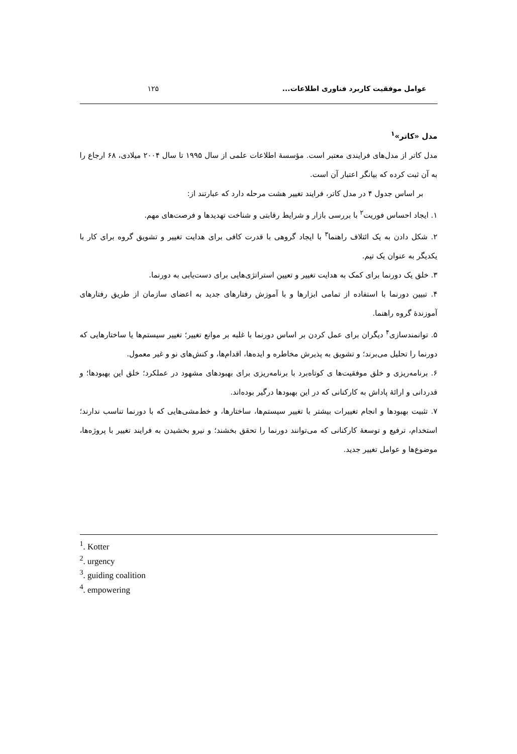عوامل موفقیت کاربرد فناوری اطلاعات... ۱۲۵
مدل «کاتر»<sup>۱</sup>
مدل کاتر از مدل‌های فرایندی معتبر است. مؤسسهٔ اطلاعات علمی از سال ۱۹۹۵ تا سال ۲۰۰۴ میلادی، ۶۸ ارجاع را به آن ثبت کرده که بیانگر اعتبار آن است.
بر اساس جدول ۴ در مدل کاتر، فرایند تغییر هشت مرحله دارد که عبارتند از:
۱. ایجاد احساس فوریت<sup>۲</sup> با بررسی بازار و شرایط رقابتی و شناخت تهدیدها و فرصت‌های مهم.
۲. شکل دادن به یک ائتلاف راهنما<sup>۳</sup> با ایجاد گروهی با قدرت کافی برای هدایت تغییر و تشویق گروه برای کار با یکدیگر به عنوان یک تیم.
۳. خلق یک دورنما برای کمک به هدایت تغییر و تعیین استراتژی‌هایی برای دست‌یابی به دورنما.
۴. تبیین دورنما با استفاده از تمامی ابزارها و با آموزش رفتارهای جدید به اعضای سازمان از طریق رفتارهای آموزندهٔ گروه راهنما.
۵. توانمندسازی<sup>۴</sup> دیگران برای عمل کردن بر اساس دورنما با غلبه بر موانع تغییر؛ تغییر سیستم‌ها یا ساختارهایی که دورنما را تحلیل می‌برند؛ و تشویق به پذیرش مخاطره و ایده‌ها، اقدام‌ها، و کنش‌های نو و غیر معمول.
۶. برنامه‌ریزی و خلق موفقیت‌ها ی کوتاه‌برد با برنامه‌ریزی برای بهبودهای مشهود در عملکرد؛ خلق این بهبودها؛ و قدردانی و ارائهٔ پاداش به کارکنانی که در این بهبودها درگیر بوده‌اند.
۷. تثبیت بهبودها و انجام تغییرات بیشتر با تغییر سیستم‌ها، ساختارها، و خط‌مشی‌هایی که با دورنما تناسب ندارند؛ استخدام، ترفیع و توسعهٔ کارکنانی که می‌توانند دورنما را تحقق بخشند؛ و نیرو بخشیدن به فرایند تغییر با پروژه‌ها، موضوع‌ها و عوامل تغییر جدید.
<sup>1</sup>. Kotter
<sup>2</sup>. urgency
<sup>3</sup>. guiding coalition
<sup>4</sup>. empowering